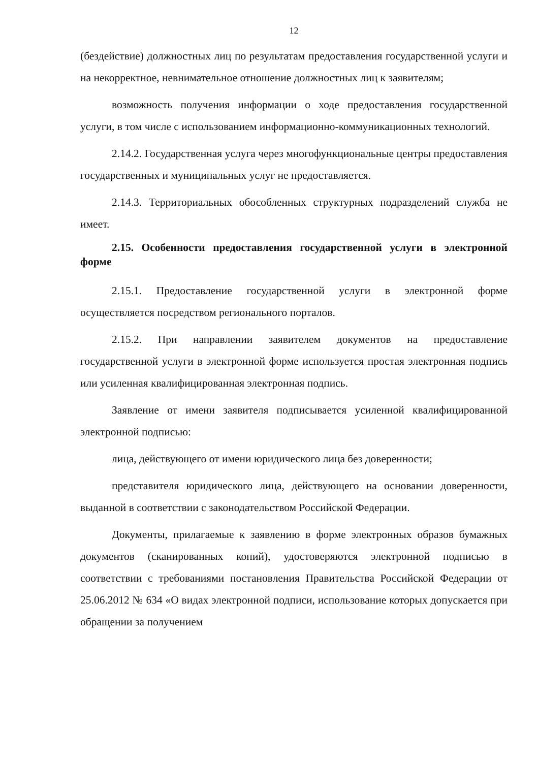12
(бездействие) должностных лиц по результатам предоставления государственной услуги и на некорректное, невнимательное отношение должностных лиц к заявителям;
возможность получения информации о ходе предоставления государственной услуги, в том числе с использованием информационно-коммуникационных технологий.
2.14.2. Государственная услуга через многофункциональные центры предоставления государственных и муниципальных услуг не предоставляется.
2.14.3. Территориальных обособленных структурных подразделений служба не имеет.
2.15. Особенности предоставления государственной услуги в электронной форме
2.15.1. Предоставление государственной услуги в электронной форме осуществляется посредством регионального порталов.
2.15.2. При направлении заявителем документов на предоставление государственной услуги в электронной форме используется простая электронная подпись или усиленная квалифицированная электронная подпись.
Заявление от имени заявителя подписывается усиленной квалифицированной электронной подписью:
лица, действующего от имени юридического лица без доверенности;
представителя юридического лица, действующего на основании доверенности, выданной в соответствии с законодательством Российской Федерации.
Документы, прилагаемые к заявлению в форме электронных образов бумажных документов (сканированных копий), удостоверяются электронной подписью в соответствии с требованиями постановления Правительства Российской Федерации от 25.06.2012 № 634 «О видах электронной подписи, использование которых допускается при обращении за получением